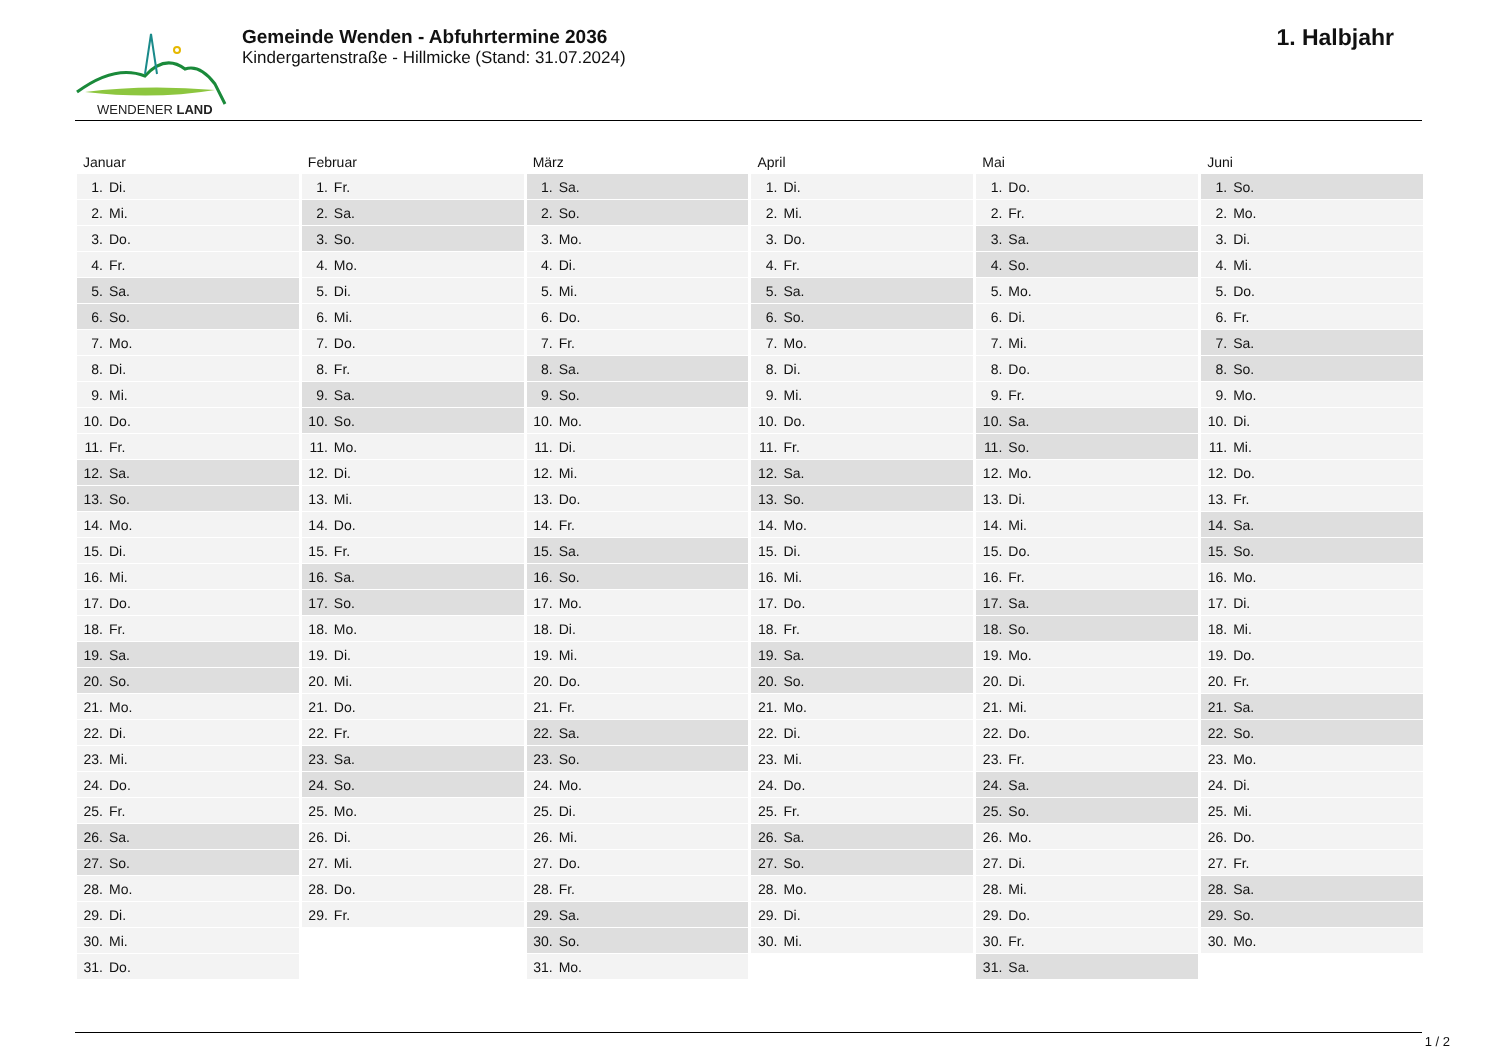WENDENER LAND
Gemeinde Wenden - Abfuhrtermine 2036
Kindergartenstraße - Hillmicke (Stand: 31.07.2024)
1. Halbjahr
| Januar | Februar | März | April | Mai | Juni |
| --- | --- | --- | --- | --- | --- |
| 1. Di. | 1. Fr. | 1. Sa. | 1. Di. | 1. Do. | 1. So. |
| 2. Mi. | 2. Sa. | 2. So. | 2. Mi. | 2. Fr. | 2. Mo. |
| 3. Do. | 3. So. | 3. Mo. | 3. Do. | 3. Sa. | 3. Di. |
| 4. Fr. | 4. Mo. | 4. Di. | 4. Fr. | 4. So. | 4. Mi. |
| 5. Sa. | 5. Di. | 5. Mi. | 5. Sa. | 5. Mo. | 5. Do. |
| 6. So. | 6. Mi. | 6. Do. | 6. So. | 6. Di. | 6. Fr. |
| 7. Mo. | 7. Do. | 7. Fr. | 7. Mo. | 7. Mi. | 7. Sa. |
| 8. Di. | 8. Fr. | 8. Sa. | 8. Di. | 8. Do. | 8. So. |
| 9. Mi. | 9. Sa. | 9. So. | 9. Mi. | 9. Fr. | 9. Mo. |
| 10. Do. | 10. So. | 10. Mo. | 10. Do. | 10. Sa. | 10. Di. |
| 11. Fr. | 11. Mo. | 11. Di. | 11. Fr. | 11. So. | 11. Mi. |
| 12. Sa. | 12. Di. | 12. Mi. | 12. Sa. | 12. Mo. | 12. Do. |
| 13. So. | 13. Mi. | 13. Do. | 13. So. | 13. Di. | 13. Fr. |
| 14. Mo. | 14. Do. | 14. Fr. | 14. Mo. | 14. Mi. | 14. Sa. |
| 15. Di. | 15. Fr. | 15. Sa. | 15. Di. | 15. Do. | 15. So. |
| 16. Mi. | 16. Sa. | 16. So. | 16. Mi. | 16. Fr. | 16. Mo. |
| 17. Do. | 17. So. | 17. Mo. | 17. Do. | 17. Sa. | 17. Di. |
| 18. Fr. | 18. Mo. | 18. Di. | 18. Fr. | 18. So. | 18. Mi. |
| 19. Sa. | 19. Di. | 19. Mi. | 19. Sa. | 19. Mo. | 19. Do. |
| 20. So. | 20. Mi. | 20. Do. | 20. So. | 20. Di. | 20. Fr. |
| 21. Mo. | 21. Do. | 21. Fr. | 21. Mo. | 21. Mi. | 21. Sa. |
| 22. Di. | 22. Fr. | 22. Sa. | 22. Di. | 22. Do. | 22. So. |
| 23. Mi. | 23. Sa. | 23. So. | 23. Mi. | 23. Fr. | 23. Mo. |
| 24. Do. | 24. So. | 24. Mo. | 24. Do. | 24. Sa. | 24. Di. |
| 25. Fr. | 25. Mo. | 25. Di. | 25. Fr. | 25. So. | 25. Mi. |
| 26. Sa. | 26. Di. | 26. Mi. | 26. Sa. | 26. Mo. | 26. Do. |
| 27. So. | 27. Mi. | 27. Do. | 27. So. | 27. Di. | 27. Fr. |
| 28. Mo. | 28. Do. | 28. Fr. | 28. Mo. | 28. Mi. | 28. Sa. |
| 29. Di. | 29. Fr. | 29. Sa. | 29. Di. | 29. Do. | 29. So. |
| 30. Mi. | | 30. So. | 30. Mi. | 30. Fr. | 30. Mo. |
| 31. Do. | | 31. Mo. | | 31. Sa. | |
1 / 2